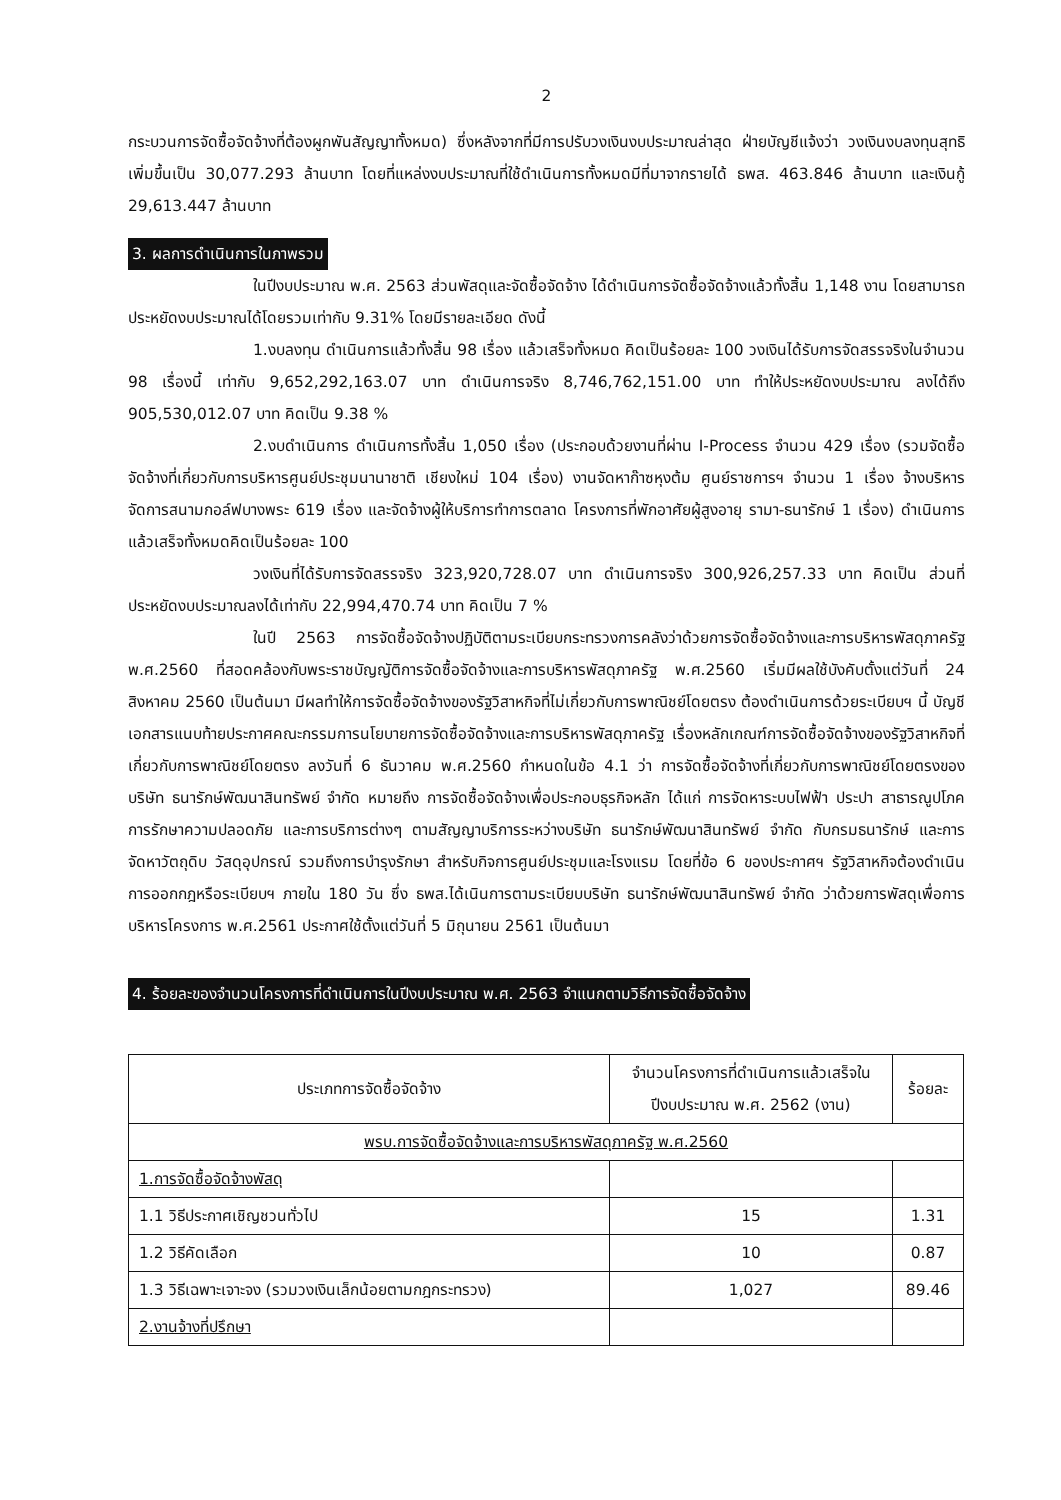2
กระบวนการจัดซื้อจัดจ้างที่ต้องผูกพันสัญญาทั้งหมด) ซึ่งหลังจากที่มีการปรับวงเงินงบประมาณล่าสุด ฝ่ายบัญชีแจ้งว่า วงเงินงบลงทุนสุทธิเพิ่มขึ้นเป็น 30,077.293 ล้านบาท โดยที่แหล่งงบประมาณที่ใช้ดำเนินการทั้งหมดมีที่มาจากรายได้ ธพส. 463.846 ล้านบาท และเงินกู้ 29,613.447 ล้านบาท
3. ผลการดำเนินการในภาพรวม
ในปีงบประมาณ พ.ศ. 2563 ส่วนพัสดุและจัดซื้อจัดจ้าง ได้ดำเนินการจัดซื้อจัดจ้างแล้วทั้งสิ้น 1,148 งาน โดยสามารถประหยัดงบประมาณได้โดยรวมเท่ากับ 9.31% โดยมีรายละเอียด ดังนี้
1.งบลงทุน ดำเนินการแล้วทั้งสิ้น 98 เรื่อง แล้วเสร็จทั้งหมด คิดเป็นร้อยละ 100 วงเงินได้รับการจัดสรรจริงในจำนวน 98 เรื่องนี้ เท่ากับ 9,652,292,163.07 บาท ดำเนินการจริง 8,746,762,151.00 บาท ทำให้ประหยัดงบประมาณ ลงได้ถึง 905,530,012.07 บาท คิดเป็น 9.38 %
2.งบดำเนินการ ดำเนินการทั้งสิ้น 1,050 เรื่อง (ประกอบด้วยงานที่ผ่าน I-Process จำนวน 429 เรื่อง (รวมจัดซื้อจัดจ้างที่เกี่ยวกับการบริหารศูนย์ประชุมนานาชาติ เชียงใหม่ 104 เรื่อง) งานจัดหาก๊าซหุงต้ม ศูนย์ราชการฯ จำนวน 1 เรื่อง จ้างบริหารจัดการสนามกอล์ฟบางพระ 619 เรื่อง และจัดจ้างผู้ให้บริการทำการตลาด โครงการที่พักอาศัยผู้สูงอายุ รามา-ธนารักษ์ 1 เรื่อง) ดำเนินการแล้วเสร็จทั้งหมดคิดเป็นร้อยละ 100
วงเงินที่ได้รับการจัดสรรจริง 323,920,728.07 บาท ดำเนินการจริง 300,926,257.33 บาท คิดเป็น ส่วนที่ประหยัดงบประมาณลงได้เท่ากับ 22,994,470.74 บาท คิดเป็น 7 %
ในปี 2563 การจัดซื้อจัดจ้างปฏิบัติตามระเบียบกระทรวงการคลังว่าด้วยการจัดซื้อจัดจ้างและการบริหารพัสดุภาครัฐ พ.ศ.2560 ที่สอดคล้องกับพระราชบัญญัติการจัดซื้อจัดจ้างและการบริหารพัสดุภาครัฐ พ.ศ.2560 เริ่มมีผลใช้บังคับตั้งแต่วันที่ 24 สิงหาคม 2560 เป็นต้นมา มีผลทำให้การจัดซื้อจัดจ้างของรัฐวิสาหกิจที่ไม่เกี่ยวกับการพาณิชย์โดยตรง ต้องดำเนินการด้วยระเบียบฯ นี้ บัญชีเอกสารแนบท้ายประกาศคณะกรรมการนโยบายการจัดซื้อจัดจ้างและการบริหารพัสดุภาครัฐ เรื่องหลักเกณฑ์การจัดซื้อจัดจ้างของรัฐวิสาหกิจที่เกี่ยวกับการพาณิชย์โดยตรง ลงวันที่ 6 ธันวาคม พ.ศ.2560 กำหนดในข้อ 4.1 ว่า การจัดซื้อจัดจ้างที่เกี่ยวกับการพาณิชย์โดยตรงของบริษัท ธนารักษ์พัฒนาสินทรัพย์ จำกัด หมายถึง การจัดซื้อจัดจ้างเพื่อประกอบธุรกิจหลัก ได้แก่ การจัดหาระบบไฟฟ้า ประปา สาธารณูปโภค การรักษาความปลอดภัย และการบริการต่างๆ ตามสัญญาบริการระหว่างบริษัท ธนารักษ์พัฒนาสินทรัพย์ จำกัด กับกรมธนารักษ์ และการจัดหาวัตถุดิบ วัสดุอุปกรณ์ รวมถึงการบำรุงรักษา สำหรับกิจการศูนย์ประชุมและโรงแรม โดยที่ข้อ 6 ของประกาศฯ รัฐวิสาหกิจต้องดำเนินการออกกฎหรือระเบียบฯ ภายใน 180 วัน ซึ่ง ธพส.ได้เนินการตามระเบียบบริษัท ธนารักษ์พัฒนาสินทรัพย์ จำกัด ว่าด้วยการพัสดุเพื่อการบริหารโครงการ พ.ศ.2561 ประกาศใช้ตั้งแต่วันที่ 5 มิถุนายน 2561 เป็นต้นมา
4. ร้อยละของจำนวนโครงการที่ดำเนินการในปีงบประมาณ พ.ศ. 2563 จำแนกตามวิธีการจัดซื้อจัดจ้าง
| ประเภทการจัดซื้อจัดจ้าง | จำนวนโครงการที่ดำเนินการแล้วเสร็จในปีงบประมาณ พ.ศ. 2562 (งาน) | ร้อยละ |
| --- | --- | --- |
| พรบ.การจัดซื้อจัดจ้างและการบริหารพัสดุภาครัฐ พ.ศ.2560 | | |
| 1.การจัดซื้อจัดจ้างพัสดุ | | |
| 1.1 วิธีประกาศเชิญชวนทั่วไป | 15 | 1.31 |
| 1.2 วิธีคัดเลือก | 10 | 0.87 |
| 1.3 วิธีเฉพาะเจาะจง (รวมวงเงินเล็กน้อยตามกฎกระทรวง) | 1,027 | 89.46 |
| 2.งานจ้างที่ปรึกษา | | |